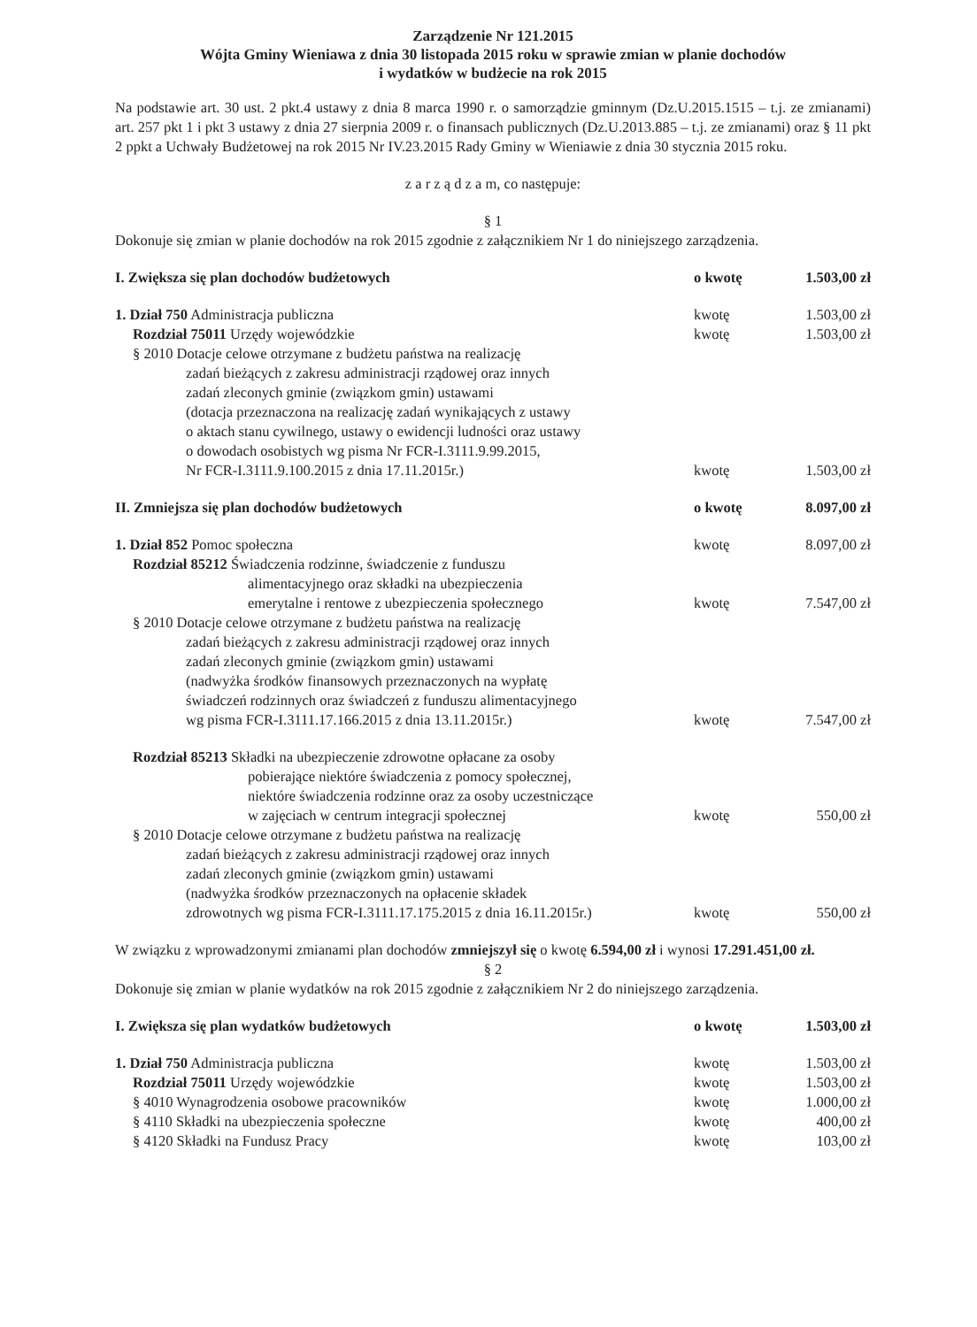Zarządzenie Nr 121.2015
Wójta Gminy Wieniawa z dnia 30 listopada 2015 roku w sprawie zmian w planie dochodów
i wydatków w budżecie na rok 2015
Na podstawie art. 30 ust. 2 pkt.4 ustawy z dnia 8 marca 1990 r. o samorządzie gminnym (Dz.U.2015.1515 – t.j. ze zmianami) art. 257 pkt 1 i pkt 3 ustawy z dnia 27 sierpnia 2009 r. o finansach publicznych (Dz.U.2013.885 – t.j. ze zmianami) oraz § 11 pkt 2 ppkt a Uchwały Budżetowej na rok 2015 Nr IV.23.2015 Rady Gminy w Wieniawie z dnia 30 stycznia 2015 roku.
z a r z ą d z a m, co następuje:
§ 1
Dokonuje się zmian w planie dochodów na rok 2015 zgodnie z załącznikiem Nr 1 do niniejszego zarządzenia.
I. Zwiększa się plan dochodów budżetowych o kwotę 1.503,00 zł
1. Dział 750 Administracja publiczna kwotę 1.503,00 zł
Rozdział 75011 Urzędy wojewódzkie kwotę 1.503,00 zł
§ 2010 Dotacje celowe otrzymane z budżetu państwa na realizację
zadań bieżących z zakresu administracji rządowej oraz innych
zadań zleconych gminie (związkom gmin) ustawami
(dotacja przeznaczona na realizację zadań wynikających z ustawy
o aktach stanu cywilnego, ustawy o ewidencji ludności oraz ustawy
o dowodach osobistych wg pisma Nr FCR-I.3111.9.99.2015,
Nr FCR-I.3111.9.100.2015 z dnia 17.11.2015r.) kwotę 1.503,00 zł
II. Zmniejsza się plan dochodów budżetowych o kwotę 8.097,00 zł
1. Dział 852 Pomoc społeczna kwotę 8.097,00 zł
Rozdział 85212 Świadczenia rodzinne, świadczenie z funduszu
alimentacyjnego oraz składki na ubezpieczenia
emerytalne i rentowe z ubezpieczenia społecznego kwotę 7.547,00 zł
§ 2010 Dotacje celowe otrzymane z budżetu państwa na realizację
zadań bieżących z zakresu administracji rządowej oraz innych
zadań zleconych gminie (związkom gmin) ustawami
(nadwyżka środków finansowych przeznaczonych na wypłatę
świadczeń rodzinnych oraz świadczeń z funduszu alimentacyjnego
wg pisma FCR-I.3111.17.166.2015 z dnia 13.11.2015r.) kwotę 7.547,00 zł
Rozdział 85213 Składki na ubezpieczenie zdrowotne opłacane za osoby
pobierające niektóre świadczenia z pomocy społecznej,
niektóre świadczenia rodzinne oraz za osoby uczestniczące
w zajęciach w centrum integracji społecznej kwotę 550,00 zł
§ 2010 Dotacje celowe otrzymane z budżetu państwa na realizację
zadań bieżących z zakresu administracji rządowej oraz innych
zadań zleconych gminie (związkom gmin) ustawami
(nadwyżka środków przeznaczonych na opłacenie składek
zdrowotnych wg pisma FCR-I.3111.17.175.2015 z dnia 16.11.2015r.) kwotę 550,00 zł
W związku z wprowadzonymi zmianami plan dochodów zmniejszył się o kwotę 6.594,00 zł i wynosi 17.291.451,00 zł.
§ 2
Dokonuje się zmian w planie wydatków na rok 2015 zgodnie z załącznikiem Nr 2 do niniejszego zarządzenia.
I. Zwiększa się plan wydatków budżetowych o kwotę 1.503,00 zł
1. Dział 750 Administracja publiczna kwotę 1.503,00 zł
Rozdział 75011 Urzędy wojewódzkie kwotę 1.503,00 zł
§ 4010 Wynagrodzenia osobowe pracowników kwotę 1.000,00 zł
§ 4110 Składki na ubezpieczenia społeczne kwotę 400,00 zł
§ 4120 Składki na Fundusz Pracy kwotę 103,00 zł